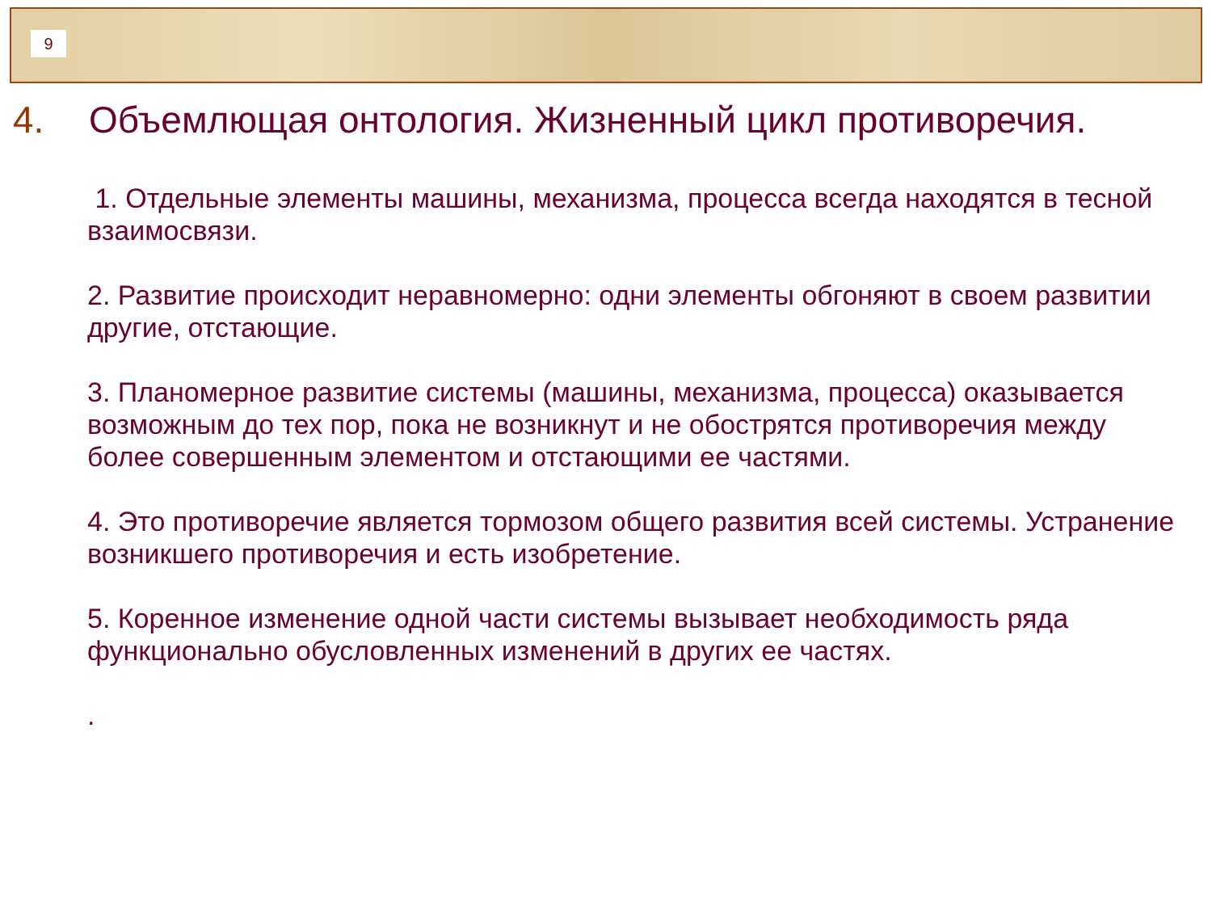9
4. Объемлющая онтология. Жизненный цикл противоречия.
1. Отдельные элементы машины, механизма, процесса всегда находятся в тесной взаимосвязи.
2. Развитие происходит неравномерно: одни элементы обгоняют в своем развитии другие, отстающие.
3. Планомерное развитие системы (машины, механизма, процесса) оказывается возможным до тех пор, пока не возникнут и не обострятся противоречия между более совершенным элементом и отстающими ее частями.
4. Это противоречие является тормозом общего развития всей системы. Устранение возникшего противоречия и есть изобретение.
5. Коренное изменение одной части системы вызывает необходимость ряда функционально обусловленных изменений в других ее частях.
.